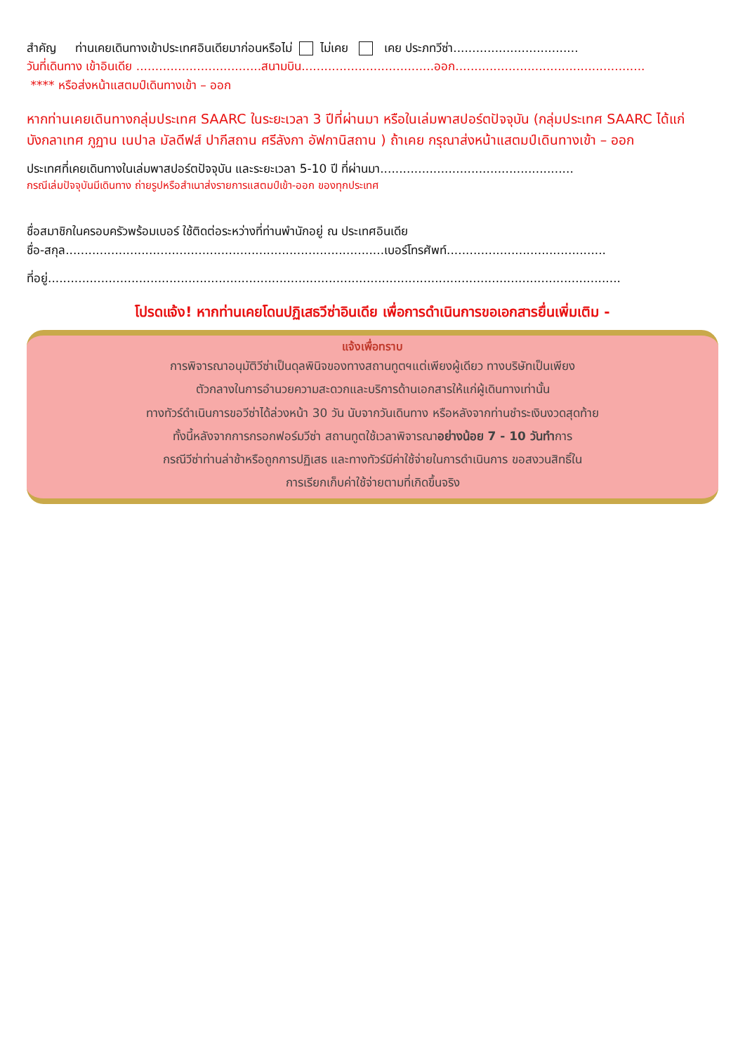สำคัญ ท่านเคยเดินทางเข้าประเทศอินเดียมาก่อนหรือไม่ ไม่เคย เคย ประภทวีซ่า.................................
วันที่เดินทาง เข้าอินเดีย .................................สนามบิน...................................ออก..................................................
**** หรือส่งหน้าแสตมป์เดินทางเข้า – ออก
หากท่านเคยเดินทางกลุ่มประเทศ SAARC ในระยะเวลา 3 ปีที่ผ่านมา หรือในเล่มพาสปอร์ตปัจจุบัน (กลุ่มประเทศ SAARC ได้แก่ บังกลาเทศ ภูฏาน เนปาล มัลดีฟส์ ปากีสถาน ศรีลังกา อัฟกานิสถาน ) ถ้าเคย กรุณาส่งหน้าแสตมป์เดินทางเข้า – ออก
ประเทศที่เคยเดินทางในเล่มพาสปอร์ตปัจจุบัน และระยะเวลา 5-10 ปี ที่ผ่านมา...................................................
กรณีเล่มปัจจุบันมีเดินทาง ถ่ายรูปหรือสำเนาส่งรายการแสตมป์เข้า-ออก ของทุกประเทศ
ชื่อสมาชิกในครอบครัวพร้อมเบอร์ ใช้ติดต่อระหว่างที่ท่านพำนักอยู่ ณ ประเทศอินเดีย
ชื่อ-สกุล....................................................................................เบอร์โทรศัพท์..........................................
ที่อยู่.......................................................................................................................................................
โปรดแจ้ง! หากท่านเคยโดนปฏิเสธวีซ่าอินเดีย เพื่อการดำเนินการขอเอกสารยื่นเพิ่มเติม -
แจ้งเพื่อทราบ
การพิจารณาอนุมัติวีซ่าเป็นดุลพินิจของทางสถานทูตฯแต่เพียงผู้เดียว ทางบริษัทเป็นเพียง
ตัวกลางในการอำนวยความสะดวกและบริการด้านเอกสารให้แก่ผู้เดินทางเท่านั้น
ทางทัวร์ดำเนินการขอวีซ่าได้ล่วงหน้า 30 วัน นับจากวันเดินทาง หรือหลังจากท่านชำระเงินงวดสุดท้าย
ทั้งนี้หลังจากการกรอกฟอร์มวีซ่า สถานทูตใช้เวลาพิจารณาอย่างน้อย 7 - 10 วันทำการ
กรณีวีซ่าท่านล่าช้าหรือถูกการปฏิเสธ และทางทัวร์มีค่าใช้จ่ายในการดำเนินการ ขอสงวนสิทธิ์ใน
การเรียกเก็บค่าใช้จ่ายตามที่เกิดขึ้นจริง